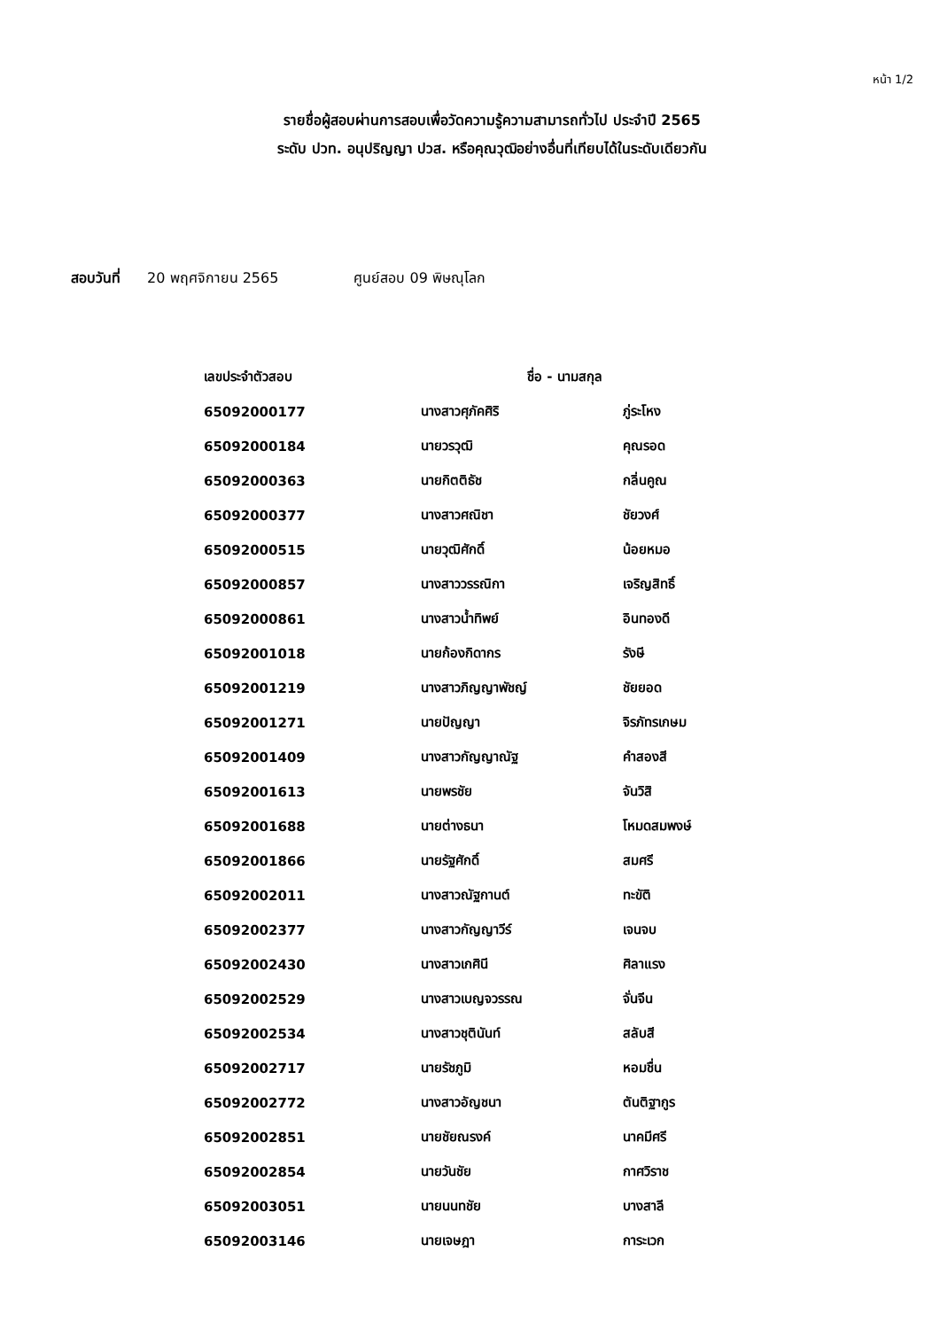หน้า 1/2
รายชื่อผู้สอบผ่านการสอบเพื่อวัดความรู้ความสามารถทั่วไป ประจำปี 2565
ระดับ ปวท. อนุปริญญา ปวส. หรือคุณวุฒิอย่างอื่นที่เทียบได้ในระดับเดียวกัน
สอบวันที่ 20 พฤศจิกายน 2565 ศูนย์สอบ 09 พิษณุโลก
| เลขประจำตัวสอบ | ชื่อ - นามสกุล | |
| --- | --- | --- |
| 65092000177 | นางสาวศุภัคศิริ | ภู่ระโหง |
| 65092000184 | นายวรวุฒิ | คุณรอด |
| 65092000363 | นายกิตติธัช | กลิ่นคูณ |
| 65092000377 | นางสาวศณิชา | ชัยวงศ์ |
| 65092000515 | นายวุฒิศักดิ์ | น้อยหมอ |
| 65092000857 | นางสาววรรณิกา | เจริญสิทธิ์ |
| 65092000861 | นางสาวน้ำทิพย์ | อินทองดี |
| 65092001018 | นายก้องกิดากร | รังษี |
| 65092001219 | นางสาวภิญญาพัชญ์ | ชัยยอด |
| 65092001271 | นายปัญญา | จิรภัทรเกษม |
| 65092001409 | นางสาวกัญญาณัฐ | คำสองสี |
| 65092001613 | นายพรชัย | จันวิสิ |
| 65092001688 | นายต่างธนา | โหมดสมพงษ์ |
| 65092001866 | นายรัฐศักดิ์ | สมศรี |
| 65092002011 | นางสาวณัฐกานต์ | ทะขัติ |
| 65092002377 | นางสาวกัญญาวีร์ | เจนจบ |
| 65092002430 | นางสาวเกศินี | ศิลาแรง |
| 65092002529 | นางสาวเบญจวรรณ | จั่นจีน |
| 65092002534 | นางสาวชุตินันท์ | สลับสี |
| 65092002717 | นายรัชภูมิ | หอมชื่น |
| 65092002772 | นางสาวอัญชนา | ตันติฐากูร |
| 65092002851 | นายชัยณรงค์ | นาคมีศรี |
| 65092002854 | นายวันชัย | กาศวิราช |
| 65092003051 | นายนนทชัย | บางสาลี |
| 65092003146 | นายเจษฎา | การะเวก |